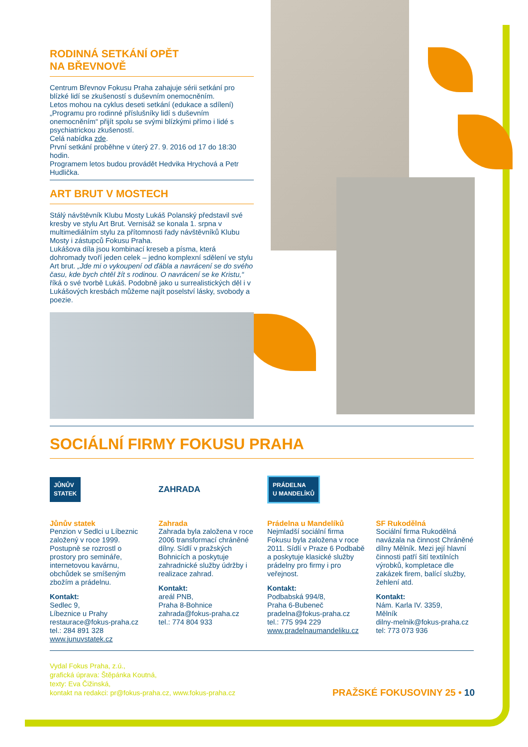RODINNÁ SETKÁNÍ OPĚT
NA BŘEVNOVĚ
Centrum Břevnov Fokusu Praha zahajuje sérii setkání pro blízké lidí se zkušeností s duševním onemocněním.
Letos mohou na cyklus deseti setkání (edukace a sdílení) „Programu pro rodinné příslušníky lidí s duševním onemocněním“ přijít spolu se svými blízkými přímo i lidé s psychiatrickou zkušeností.
Celá nabídka zde.
První setkání proběhne v úterý 27. 9. 2016 od 17 do 18:30 hodin.
Programem letos budou provádět Hedvika Hrychová a Petr Hudlička.
ART BRUT V MOSTECH
Stálý návštěvník Klubu Mosty Lukáš Polanský představil své kresby ve stylu Art Brut. Vernisáž se konala 1. srpna v multimediálním stylu za přítomnosti řady návštěvníků Klubu Mosty i zástupců Fokusu Praha.
Lukášova díla jsou kombinací kreseb a písma, která dohromady tvoří jeden celek – jedno komplexní sdělení ve stylu Art brut. „Jde mi o vykoupení od ďábla a navrácení se do svého času, kde bych chtěl žít s rodinou. O navrácení se ke Kristu,“ říká o své tvorbě Lukáš. Podobně jako u surrealistických děl i v Lukášových kresbách můžeme najít poselství lásky, svobody a poezie.
SOCIÁLNÍ FIRMY FOKUSU PRAHA
JŮNŮV
STATEK
Jůnův statek
Penzion v Sedlci u Líbeznic založený v roce 1999. Postupně se rozrostl o prostory pro semináře, internetovou kavárnu, obchůdek se smíšeným zbožím a prádelnu.
Kontakt:
Sedlec 9,
Líbeznice u Prahy
restaurace@fokus-praha.cz
tel.: 284 891 328
www.junuvstatek.cz
ZAHRADA
Zahrada
Zahrada byla založena v roce 2006 transformací chráněné dílny. Sídlí v pražských Bohnicích a poskytuje zahradnické služby údržby i realizace zahrad.
Kontakt:
areál PNB,
Praha 8-Bohnice
zahrada@fokus-praha.cz
tel.: 774 804 933
PRÁDELNA
U MANDELÍKŮ
Prádelna u Mandelíků
Nejmladší sociální firma Fokusu byla založena v roce 2011. Sídlí v Praze 6 Podbabě a poskytuje klasické služby prádelny pro firmy i pro veřejnost.
Kontakt:
Podbabská 994/8,
Praha 6-Bubeneč
pradelna@fokus-praha.cz
tel.: 775 994 229
www.pradelnaumandeliku.cz
SF Rukodělná
Sociální firma Rukodělná navázala na činnost Chráněné dílny Mělník. Mezi její hlavní činnosti patří šití textilních výrobků, kompletace dle zakázek firem, balící služby, žehlení atd.
Kontakt:
Nám. Karla IV. 3359,
Mělník
dilny-melnik@fokus-praha.cz
tel: 773 073 936
Vydal Fokus Praha, z.ú.,
grafická úprava: Štěpánka Koutná,
texty: Eva Čižinská,
kontakt na redakci: pr@fokus-praha.cz, www.fokus-praha.cz
PRAŽSKÉ FOKUSOVINY 25 • 10